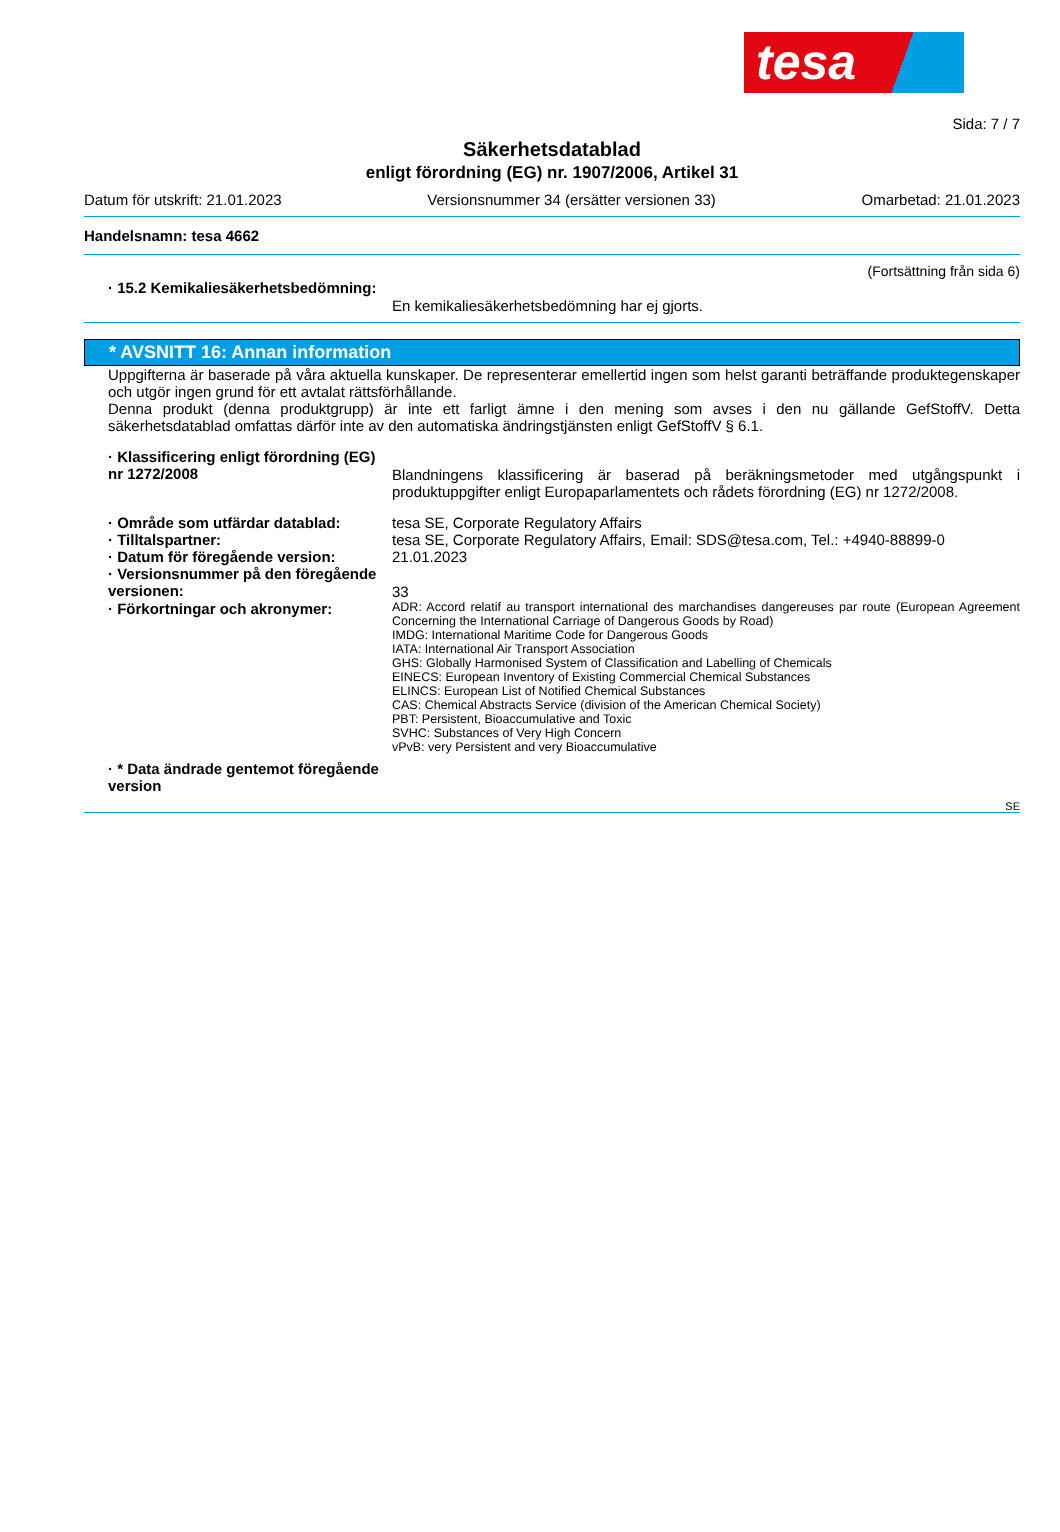tesa
Sida: 7 / 7
Säkerhetsdatablad
enligt förordning (EG) nr. 1907/2006, Artikel 31
Datum för utskrift: 21.01.2023 Versionsnummer 34 (ersätter versionen 33) Omarbetad: 21.01.2023
Handelsnamn: tesa 4662
(Fortsättning från sida 6)
· 15.2 Kemikaliesäkerhetsbedömning:
En kemikaliesäkerhetsbedömning har ej gjorts.
* AVSNITT 16: Annan information
Uppgifterna är baserade på våra aktuella kunskaper. De representerar emellertid ingen som helst garanti beträffande produktegenskaper och utgör ingen grund för ett avtalat rättsförhållande.
Denna produkt (denna produktgrupp) är inte ett farligt ämne i den mening som avses i den nu gällande GefStoffV. Detta säkerhetsdatablad omfattas därför inte av den automatiska ändringstjänsten enligt GefStoffV § 6.1.
· Klassificering enligt förordning (EG) nr 1272/2008
Blandningens klassificering är baserad på beräkningsmetoder med utgångspunkt i produktuppgifter enligt Europaparlamentets och rådets förordning (EG) nr 1272/2008.
· Område som utfärdar datablad: tesa SE, Corporate Regulatory Affairs
· Tilltalspartner: tesa SE, Corporate Regulatory Affairs, Email: SDS@tesa.com, Tel.: +4940-88899-0
· Datum för föregående version: 21.01.2023
· Versionsnummer på den föregående versionen:
33
· Förkortningar och akronymer:
ADR: Accord relatif au transport international des marchandises dangereuses par route (European Agreement Concerning the International Carriage of Dangerous Goods by Road)
IMDG: International Maritime Code for Dangerous Goods
IATA: International Air Transport Association
GHS: Globally Harmonised System of Classification and Labelling of Chemicals
EINECS: European Inventory of Existing Commercial Chemical Substances
ELINCS: European List of Notified Chemical Substances
CAS: Chemical Abstracts Service (division of the American Chemical Society)
PBT: Persistent, Bioaccumulative and Toxic
SVHC: Substances of Very High Concern
vPvB: very Persistent and very Bioaccumulative
· * Data ändrade gentemot föregående version
SE